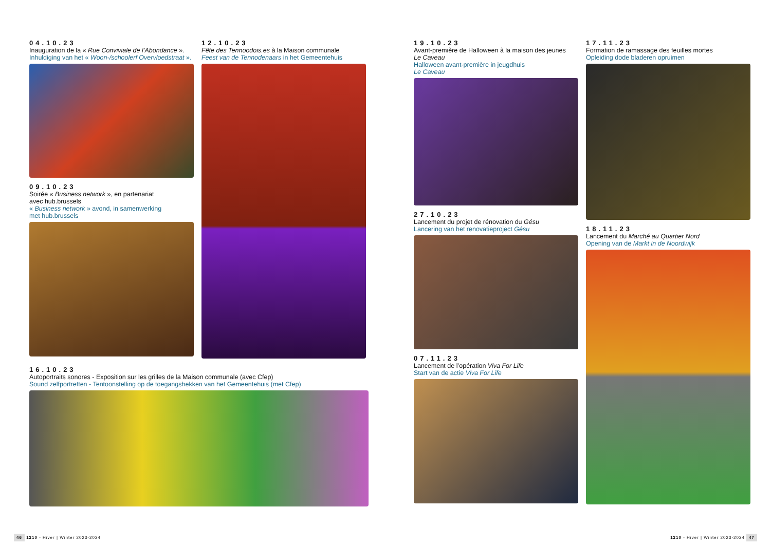04.10.23
Inauguration de la « Rue Conviviale de l’Abondance ».
Inhuldiging van het « Woon-/schoolerf Overvloedstraat ».
09.10.23
Soirée « Business network », en partenariat
avec hub.brussels
« Business network » avond, in samenwerking
met hub.brussels
12.10.23
Fête des Tennoodois.es à la Maison communale
Feest van de Tennodenaars in het Gemeentehuis
16.10.23
Autoportraits sonores - Exposition sur les grilles de la Maison communale (avec Cfep)
Sound zelfportretten - Tentoonstelling op de toegangshekken van het Gemeentehuis (met Cfep)
19.10.23
Avant-première de Halloween à la maison des jeunes
Le Caveau
Halloween avant-première in jeugdhuis
Le Caveau
27.10.23
Lancement du projet de rénovation du Gésu
Lancering van het renovatieproject Gésu
07.11.23
Lancement de l’opération Viva For Life
Start van de actie Viva For Life
17.11.23
Formation de ramassage des feuilles mortes
Opleiding dode bladeren opruimen
18.11.23
Lancement du Marché au Quartier Nord
Opening van de Markt in de Noordwijk
46 1210 - Hiver | Winter 2023-2024
1210 - Hiver | Winter 2023-2024 47